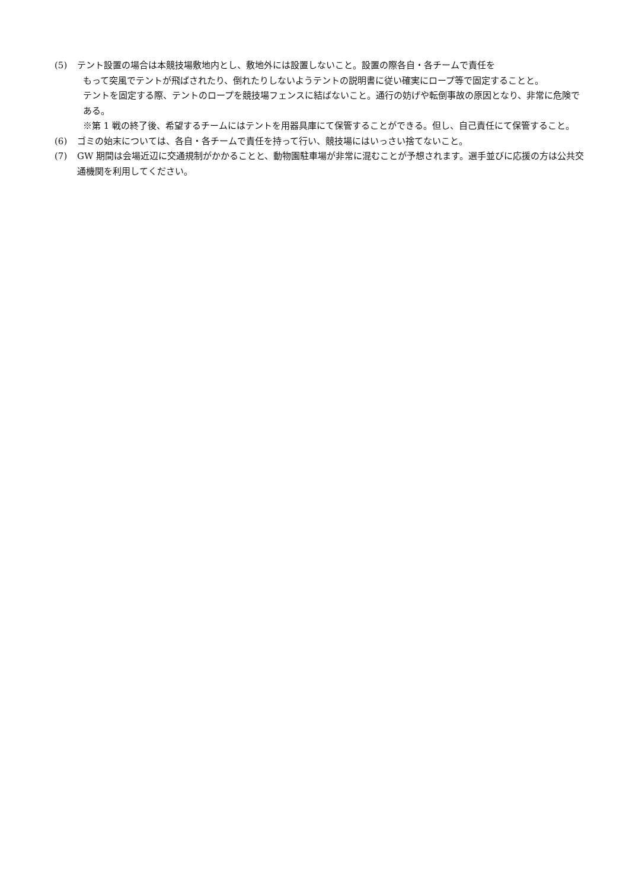(5) テント設置の場合は本競技場敷地内とし、敷地外には設置しないこと。設置の際各自・各チームで責任を
もって突風でテントが飛ばされたり、倒れたりしないようテントの説明書に従い確実にロープ等で固定することと。
テントを固定する際、テントのロープを競技場フェンスに結ばないこと。通行の妨げや転倒事故の原因となり、非常に危険である。
※第 1 戦の終了後、希望するチームにはテントを用器具庫にて保管することができる。但し、自己責任にて保管すること。
(6) ゴミの始末については、各自・各チームで責任を持って行い、競技場にはいっさい捨てないこと。
(7) GW 期間は会場近辺に交通規制がかかることと、動物園駐車場が非常に混むことが予想されます。選手並びに応援の方は公共交通機関を利用してください。